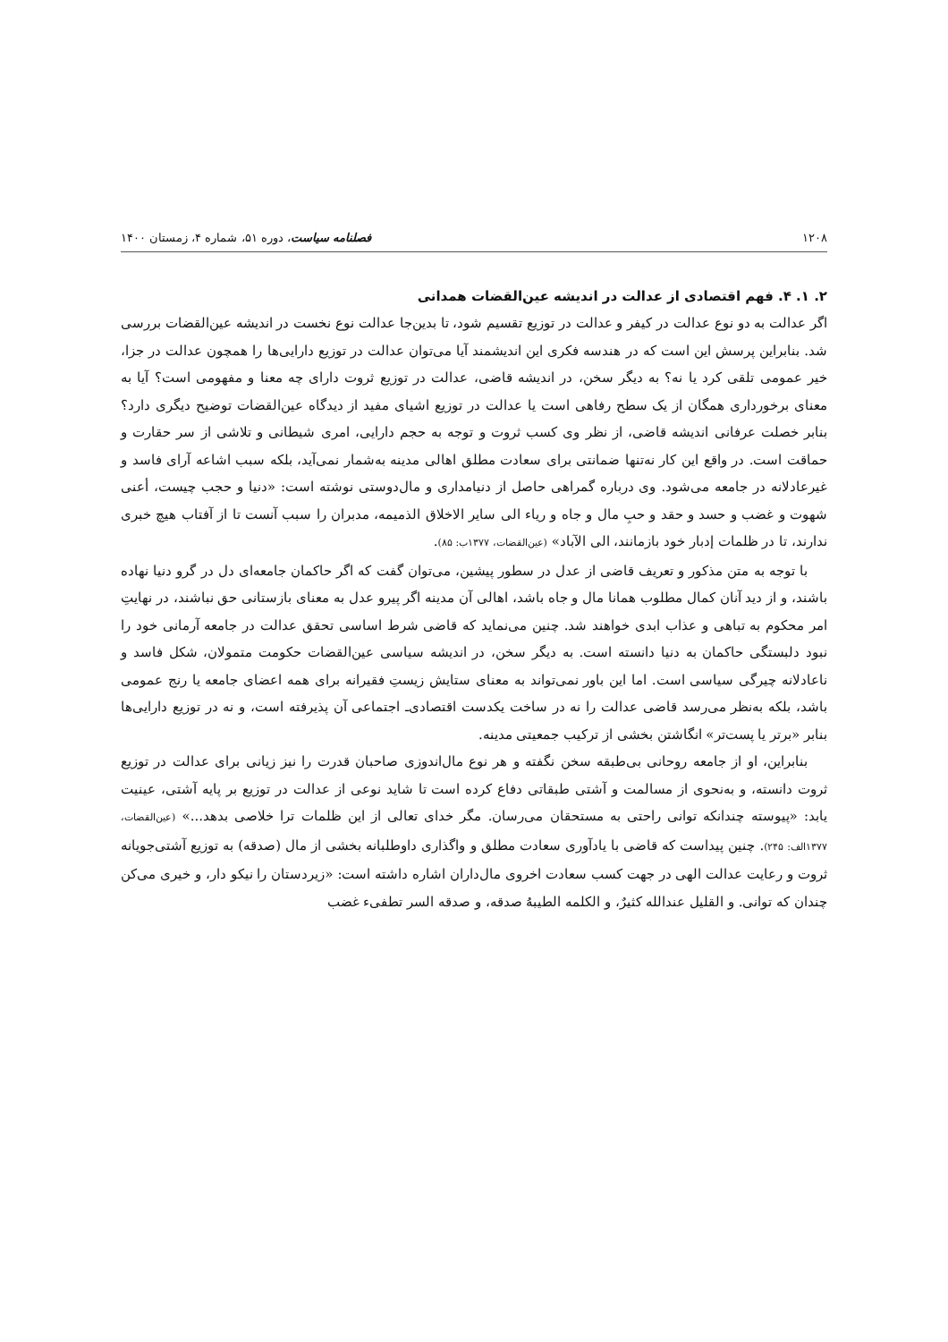۱۲۰۸ فصلنامه سیاست، دوره ۵۱، شماره ۴، زمستان ۱۴۰۰
۲. ۱. ۴. فهم اقتصادی از عدالت در اندیشه عین‌القضات همدانی
اگر عدالت به دو نوع عدالت در کیفر و عدالت در توزیع تقسیم شود، تا بدین‌جا عدالت نوع نخست در اندیشه عین‌القضات بررسی شد. بنابراین پرسش این است که در هندسه فکری این اندیشمند آیا می‌توان عدالت در توزیع دارایی‌ها را همچون عدالت در جزا، خیر عمومی تلقی کرد یا نه؟ به دیگر سخن، در اندیشه قاضی، عدالت در توزیع ثروت دارای چه معنا و مفهومی است؟ آیا به معنای برخورداری همگان از یک سطح رفاهی است یا عدالت در توزیع اشیای مفید از دیدگاه عین‌القضات توضیح دیگری دارد؟ بنابر خصلت عرفانی اندیشه قاضی، از نظر وی کسب ثروت و توجه به حجم دارایی، امری شیطانی و تلاشی از سر حقارت و حماقت است. در واقع این کار نه‌تنها ضمانتی برای سعادت مطلق اهالی مدینه به‌شمار نمی‌آید، بلکه سبب اشاعه آرای فاسد و غیرعادلانه در جامعه می‌شود. وی درباره گمراهی حاصل از دنیامداری و مال‌دوستی نوشته است: «دنیا و حجب چیست، أعنی شهوت و غضب و حسد و حقد و حبِ مال و جاه و ریاء الی سایر الاخلاق الذمیمه، مدبران را سبب آنست تا از آفتاب هیچ خبری ندارند، تا در ظلمات إدبار خود بازمانند، الی الآباد» (عین‌القضات، ۱۳۷۷ب: ۸۵).
با توجه به متن مذکور و تعریف قاضی از عدل در سطور پیشین، می‌توان گفت که اگر حاکمان جامعه‌ای دل در گرو دنیا نهاده باشند، و از دید آنان کمال مطلوب همانا مال و جاه باشد، اهالی آن مدینه اگر پیرو عدل به معنای بازستانی حق نباشند، در نهایتِ امر محکوم به تباهی و عذاب ابدی خواهند شد. چنین می‌نماید که قاضی شرط اساسی تحقق عدالت در جامعه آرمانی خود را نبود دلبستگی حاکمان به دنیا دانسته است. به دیگر سخن، در اندیشه سیاسی عین‌القضات حکومت متمولان، شکل فاسد و ناعادلانه چیرگی سیاسی است. اما این باور نمی‌تواند به معنای ستایش زیستِ فقیرانه برای همه اعضای جامعه یا رنج عمومی باشد، بلکه به‌نظر می‌رسد قاضی عدالت را نه در ساخت یکدست اقتصادی‌ـ اجتماعی آن پذیرفته است، و نه در توزیع دارایی‌ها بنابر «برتر یا پست‌تر» انگاشتن بخشی از ترکیب جمعیتی مدینه.
بنابراین، او از جامعه روحانی بی‌طبقه سخن نگفته و هر نوع مال‌اندوزی صاحبان قدرت را نیز زیانی برای عدالت در توزیع ثروت دانسته، و به‌نحوی از مسالمت و آشتی طبقاتی دفاع کرده است تا شاید نوعی از عدالت در توزیع بر پایه آشتی، عینیت یابد: «پیوسته چندانکه توانی راحتی به مستحقان می‌رسان. مگر خدای تعالی از این ظلمات ترا خلاصی بدهد...» (عین‌القضات، ۱۳۷۷الف: ۲۴۵). چنین پیداست که قاضی با یادآوری سعادت مطلق و واگذاری داوطلبانه بخشی از مال (صدقه) به توزیع آشتی‌جویانه ثروت و رعایت عدالت الهی در جهت کسب سعادت اخروی مال‌داران اشاره داشته است: «زیردستان را نیکو دار، و خیری می‌کن چندان که توانی. و القلیل عندالله کثیرٌ، و الکلمه الطیبهُ صدقه، و صدقه السر تطفیء غضب